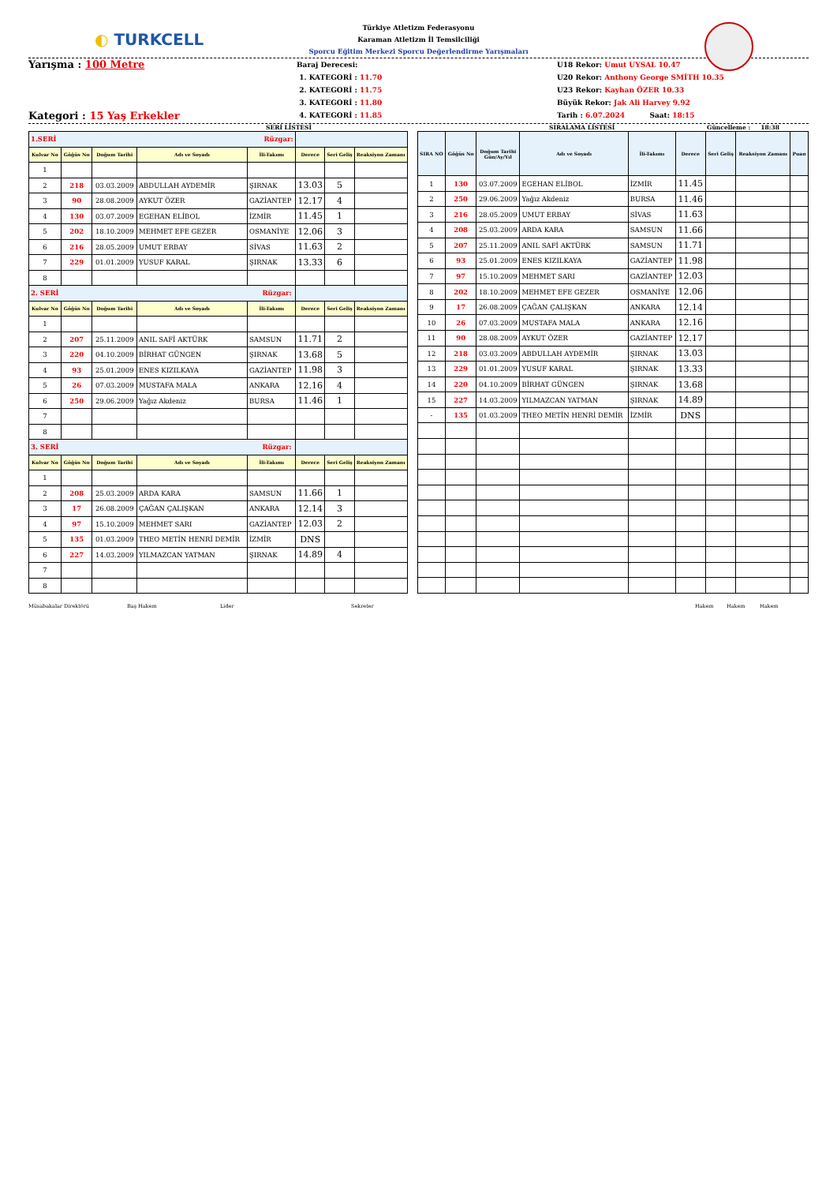◐ TURKCELL
Türkiye Atletizm Federasyonu
Karaman Atletizm İl Temsilciliği
Sporcu Eğitim Merkezi Sporcu Değerlendirme Yarışmaları
Yarışma : 100 Metre
Kategori : 15 Yaş Erkekler
Baraj Derecesi:
1. KATEGORİ : 11.70
2. KATEGORİ : 11.75
3. KATEGORİ : 11.80
4. KATEGORİ : 11.85
U18 Rekor: Umut UYSAL 10.47
U20 Rekor: Anthony George SMİTH 10.35
U23 Rekor: Kayhan ÖZER 10.33
Büyük Rekor: Jak Ali Harvey 9.92
Tarih : 6.07.2024 Saat: 18:15
SERİ LİSTESİ SIRALAMA LİSTESİ Güncelleme : 18:38
| 1.SERİ Rüzgar: | | | | | | | |
| Kulvar No | Göğüs No | Doğum Tarihi | Adı ve Soyadı | İli-Takımı | Derece | Seri Geliş | Reaksiyon Zamanı |
| 1 | | | | | | | |
| 2 | 218 | 03.03.2009 | ABDULLAH AYDEMİR | ŞIRNAK | 13.03 | 5 | |
| 3 | 90 | 28.08.2009 | AYKUT ÖZER | GAZİANTEP | 12.17 | 4 | |
| 4 | 130 | 03.07.2009 | EGEHAN ELİBOL | İZMİR | 11.45 | 1 | |
| 5 | 202 | 18.10.2009 | MEHMET EFE GEZER | OSMANİYE | 12.06 | 3 | |
| 6 | 216 | 28.05.2009 | UMUT ERBAY | SİVAS | 11.63 | 2 | |
| 7 | 229 | 01.01.2009 | YUSUF KARAL | ŞIRNAK | 13.33 | 6 | |
| 8 | | | | | | | |
| 2. SERİ Rüzgar: | | | | | | | |
| Kulvar No | Göğüs No | Doğum Tarihi | Adı ve Soyadı | İli-Takımı | Derece | Seri Geliş | Reaksiyon Zamanı |
| 1 | | | | | | | |
| 2 | 207 | 25.11.2009 | ANIL SAFİ AKTÜRK | SAMSUN | 11.71 | 2 | |
| 3 | 220 | 04.10.2009 | BİRHAT GÜNGEN | ŞIRNAK | 13.68 | 5 | |
| 4 | 93 | 25.01.2009 | ENES KIZILKAYA | GAZİANTEP | 11.98 | 3 | |
| 5 | 26 | 07.03.2009 | MUSTAFA MALA | ANKARA | 12.16 | 4 | |
| 6 | 250 | 29.06.2009 | Yağız Akdeniz | BURSA | 11.46 | 1 | |
| 7 | | | | | | | |
| 8 | | | | | | | |
| 3. SERİ Rüzgar: | | | | | | | |
| Kulvar No | Göğüs No | Doğum Tarihi | Adı ve Soyadı | İli-Takımı | Derece | Seri Geliş | Reaksiyon Zamanı |
| 1 | | | | | | | |
| 2 | 208 | 25.03.2009 | ARDA KARA | SAMSUN | 11.66 | 1 | |
| 3 | 17 | 26.08.2009 | ÇAĞAN ÇALIŞKAN | ANKARA | 12.14 | 3 | |
| 4 | 97 | 15.10.2009 | MEHMET SARI | GAZİANTEP | 12.03 | 2 | |
| 5 | 135 | 01.03.2009 | THEO METİN HENRİ DEMİR | İZMİR | DNS | | |
| 6 | 227 | 14.03.2009 | YILMAZCAN YATMAN | ŞIRNAK | 14.89 | 4 | |
| 7 | | | | | | | |
| 8 | | | | | | | |
| SIRA NO | Göğüs No | Doğum Tarihi Gün/Ay/Yıl | Adı ve Soyadı | İli-Takımı | Derece | Seri Geliş | Reaksiyon Zamanı | Puan |
| --- | --- | --- | --- | --- | --- | --- | --- | --- |
| 1 | 130 | 03.07.2009 | EGEHAN ELİBOL | İZMİR | 11.45 | | | |
| 2 | 250 | 29.06.2009 | Yağız Akdeniz | BURSA | 11.46 | | | |
| 3 | 216 | 28.05.2009 | UMUT ERBAY | SİVAS | 11.63 | | | |
| 4 | 208 | 25.03.2009 | ARDA KARA | SAMSUN | 11.66 | | | |
| 5 | 207 | 25.11.2009 | ANIL SAFİ AKTÜRK | SAMSUN | 11.71 | | | |
| 6 | 93 | 25.01.2009 | ENES KIZILKAYA | GAZİANTEP | 11.98 | | | |
| 7 | 97 | 15.10.2009 | MEHMET SARI | GAZİANTEP | 12.03 | | | |
| 8 | 202 | 18.10.2009 | MEHMET EFE GEZER | OSMANİYE | 12.06 | | | |
| 9 | 17 | 26.08.2009 | ÇAĞAN ÇALIŞKAN | ANKARA | 12.14 | | | |
| 10 | 26 | 07.03.2009 | MUSTAFA MALA | ANKARA | 12.16 | | | |
| 11 | 90 | 28.08.2009 | AYKUT ÖZER | GAZİANTEP | 12.17 | | | |
| 12 | 218 | 03.03.2009 | ABDULLAH AYDEMİR | ŞIRNAK | 13.03 | | | |
| 13 | 229 | 01.01.2009 | YUSUF KARAL | ŞIRNAK | 13.33 | | | |
| 14 | 220 | 04.10.2009 | BİRHAT GÜNGEN | ŞIRNAK | 13.68 | | | |
| 15 | 227 | 14.03.2009 | YILMAZCAN YATMAN | ŞIRNAK | 14.89 | | | |
| - | 135 | 01.03.2009 | THEO METİN HENRİ DEMİR | İZMİR | DNS | | | |
Müsabakalar Direktörü Baş Hakem Lider Sekreter Hakem Hakem Hakem